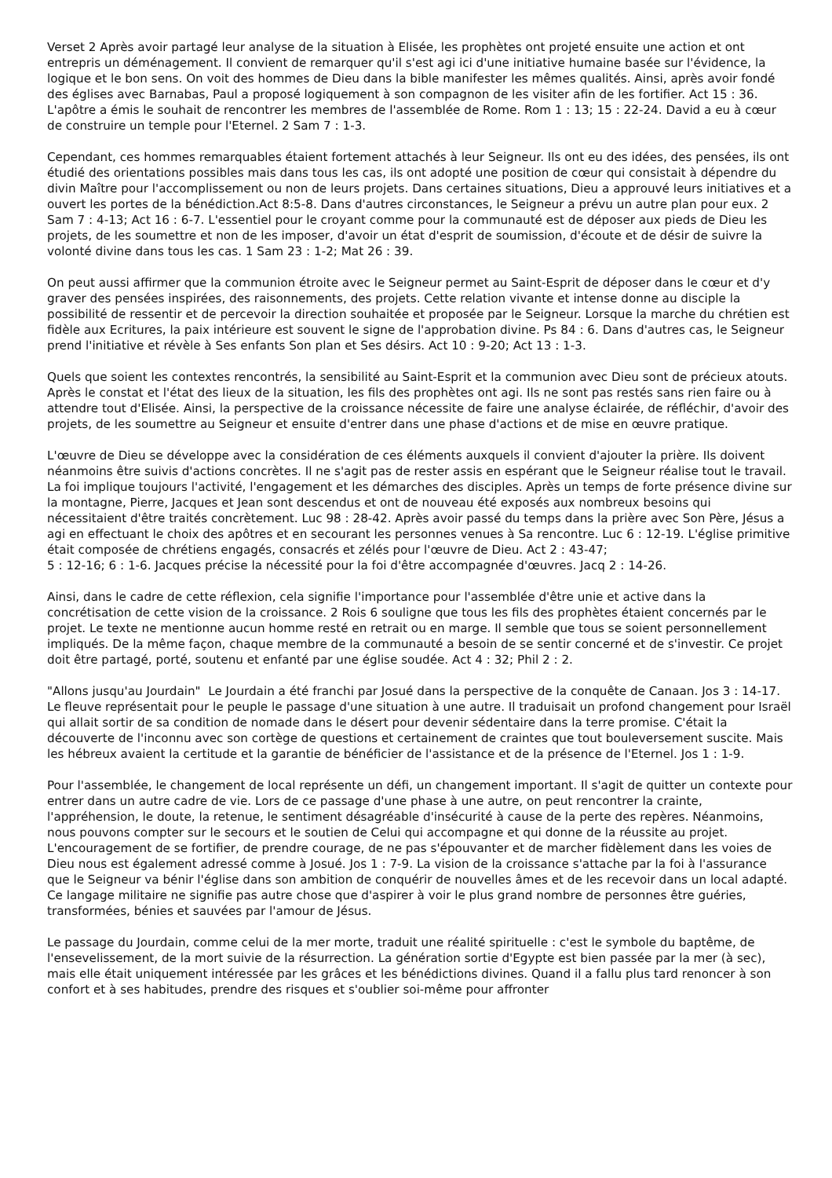Verset 2 Après avoir partagé leur analyse de la situation à Elisée, les prophètes ont projeté ensuite une action et ont entrepris un déménagement. Il convient de remarquer qu'il s'est agi ici d'une initiative humaine basée sur l'évidence, la logique et le bon sens. On voit des hommes de Dieu dans la bible manifester les mêmes qualités. Ainsi, après avoir fondé des églises avec Barnabas, Paul a proposé logiquement à son compagnon de les visiter afin de les fortifier. Act 15 : 36. L'apôtre a émis le souhait de rencontrer les membres de l'assemblée de Rome. Rom 1 : 13; 15 : 22-24. David a eu à cœur de construire un temple pour l'Eternel. 2 Sam 7 : 1-3.
Cependant, ces hommes remarquables étaient fortement attachés à leur Seigneur. Ils ont eu des idées, des pensées, ils ont étudié des orientations possibles mais dans tous les cas, ils ont adopté une position de cœur qui consistait à dépendre du divin Maître pour l'accomplissement ou non de leurs projets. Dans certaines situations, Dieu a approuvé leurs initiatives et a ouvert les portes de la bénédiction.Act 8:5-8. Dans d'autres circonstances, le Seigneur a prévu un autre plan pour eux. 2 Sam 7 : 4-13; Act 16 : 6-7. L'essentiel pour le croyant comme pour la communauté est de déposer aux pieds de Dieu les projets, de les soumettre et non de les imposer, d'avoir un état d'esprit de soumission, d'écoute et de désir de suivre la volonté divine dans tous les cas. 1 Sam 23 : 1-2; Mat 26 : 39.
On peut aussi affirmer que la communion étroite avec le Seigneur permet au Saint-Esprit de déposer dans le cœur et d'y graver des pensées inspirées, des raisonnements, des projets. Cette relation vivante et intense donne au disciple la possibilité de ressentir et de percevoir la direction souhaitée et proposée par le Seigneur. Lorsque la marche du chrétien est fidèle aux Ecritures, la paix intérieure est souvent le signe de l'approbation divine. Ps 84 : 6. Dans d'autres cas, le Seigneur prend l'initiative et révèle à Ses enfants Son plan et Ses désirs. Act 10 : 9-20; Act 13 : 1-3.
Quels que soient les contextes rencontrés, la sensibilité au Saint-Esprit et la communion avec Dieu sont de précieux atouts. Après le constat et l'état des lieux de la situation, les fils des prophètes ont agi. Ils ne sont pas restés sans rien faire ou à attendre tout d'Elisée. Ainsi, la perspective de la croissance nécessite de faire une analyse éclairée, de réfléchir, d'avoir des projets, de les soumettre au Seigneur et ensuite d'entrer dans une phase d'actions et de mise en œuvre pratique.
L'œuvre de Dieu se développe avec la considération de ces éléments auxquels il convient d'ajouter la prière. Ils doivent néanmoins être suivis d'actions concrètes. Il ne s'agit pas de rester assis en espérant que le Seigneur réalise tout le travail. La foi implique toujours l'activité, l'engagement et les démarches des disciples. Après un temps de forte présence divine sur la montagne, Pierre, Jacques et Jean sont descendus et ont de nouveau été exposés aux nombreux besoins qui nécessitaient d'être traités concrètement. Luc 98 : 28-42. Après avoir passé du temps dans la prière avec Son Père, Jésus a agi en effectuant le choix des apôtres et en secourant les personnes venues à Sa rencontre. Luc 6 : 12-19. L'église primitive était composée de chrétiens engagés, consacrés et zélés pour l'œuvre de Dieu. Act 2 : 43-47;
5 : 12-16; 6 : 1-6. Jacques précise la nécessité pour la foi d'être accompagnée d'œuvres. Jacq 2 : 14-26.
Ainsi, dans le cadre de cette réflexion, cela signifie l'importance pour l'assemblée d'être unie et active dans la concrétisation de cette vision de la croissance. 2 Rois 6 souligne que tous les fils des prophètes étaient concernés par le projet. Le texte ne mentionne aucun homme resté en retrait ou en marge. Il semble que tous se soient personnellement impliqués. De la même façon, chaque membre de la communauté a besoin de se sentir concerné et de s'investir. Ce projet doit être partagé, porté, soutenu et enfanté par une église soudée. Act 4 : 32; Phil 2 : 2.
"Allons jusqu'au Jourdain" Le Jourdain a été franchi par Josué dans la perspective de la conquête de Canaan. Jos 3 : 14-17. Le fleuve représentait pour le peuple le passage d'une situation à une autre. Il traduisait un profond changement pour Israël qui allait sortir de sa condition de nomade dans le désert pour devenir sédentaire dans la terre promise. C'était la découverte de l'inconnu avec son cortège de questions et certainement de craintes que tout bouleversement suscite. Mais les hébreux avaient la certitude et la garantie de bénéficier de l'assistance et de la présence de l'Eternel. Jos 1 : 1-9.
Pour l'assemblée, le changement de local représente un défi, un changement important. Il s'agit de quitter un contexte pour entrer dans un autre cadre de vie. Lors de ce passage d'une phase à une autre, on peut rencontrer la crainte, l'appréhension, le doute, la retenue, le sentiment désagréable d'insécurité à cause de la perte des repères. Néanmoins, nous pouvons compter sur le secours et le soutien de Celui qui accompagne et qui donne de la réussite au projet. L'encouragement de se fortifier, de prendre courage, de ne pas s'épouvanter et de marcher fidèlement dans les voies de Dieu nous est également adressé comme à Josué. Jos 1 : 7-9. La vision de la croissance s'attache par la foi à l'assurance que le Seigneur va bénir l'église dans son ambition de conquérir de nouvelles âmes et de les recevoir dans un local adapté. Ce langage militaire ne signifie pas autre chose que d'aspirer à voir le plus grand nombre de personnes être guéries, transformées, bénies et sauvées par l'amour de Jésus.
Le passage du Jourdain, comme celui de la mer morte, traduit une réalité spirituelle : c'est le symbole du baptême, de l'ensevelissement, de la mort suivie de la résurrection. La génération sortie d'Egypte est bien passée par la mer (à sec), mais elle était uniquement intéressée par les grâces et les bénédictions divines. Quand il a fallu plus tard renoncer à son confort et à ses habitudes, prendre des risques et s'oublier soi-même pour affronter